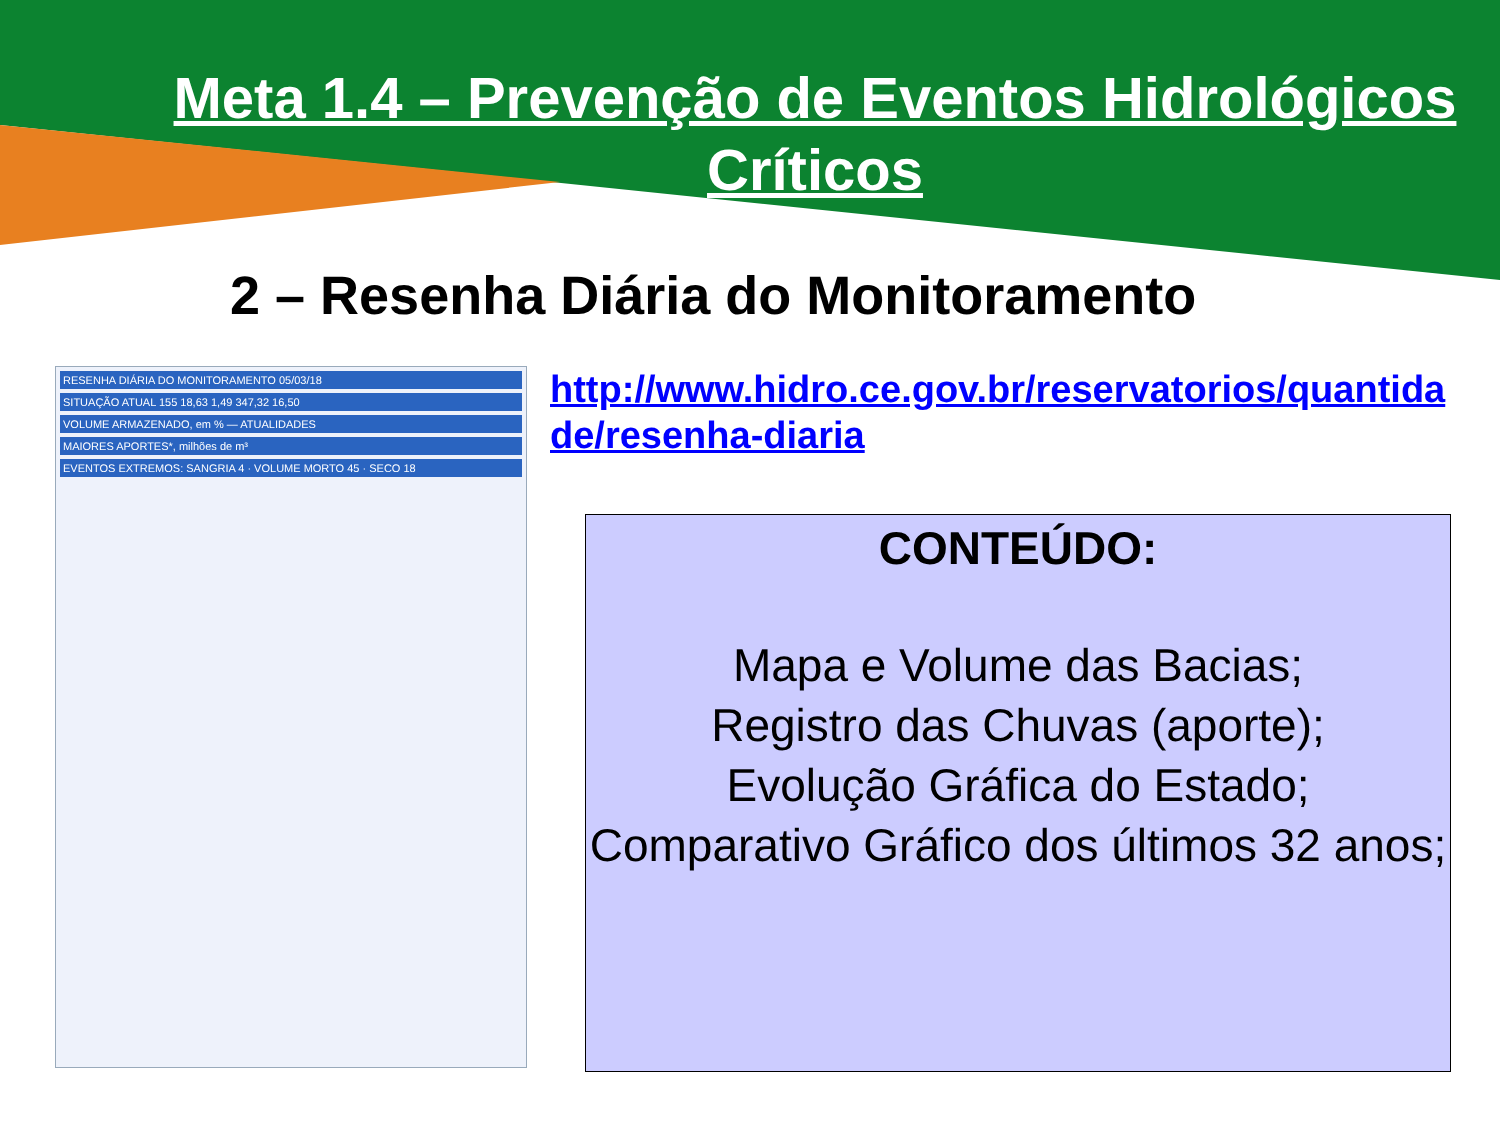Meta 1.4 – Prevenção de Eventos Hidrológicos Críticos
2 – Resenha Diária do Monitoramento
RESENHA DIÁRIA DO MONITORAMENTO 05/03/18
SITUAÇÃO ATUAL 155 18,63 1,49 347,32 16,50
VOLUME ARMAZENADO, em % — ATUALIDADES
MAIORES APORTES*, milhões de m³
EVENTOS EXTREMOS: SANGRIA 4 · VOLUME MORTO 45 · SECO 18
http://www.hidro.ce.gov.br/reservatorios/quantidade/resenha-diaria
CONTEÚDO:
Mapa e Volume das Bacias;
Registro das Chuvas (aporte);
Evolução Gráfica do Estado;
Comparativo Gráfico dos últimos 32 anos;